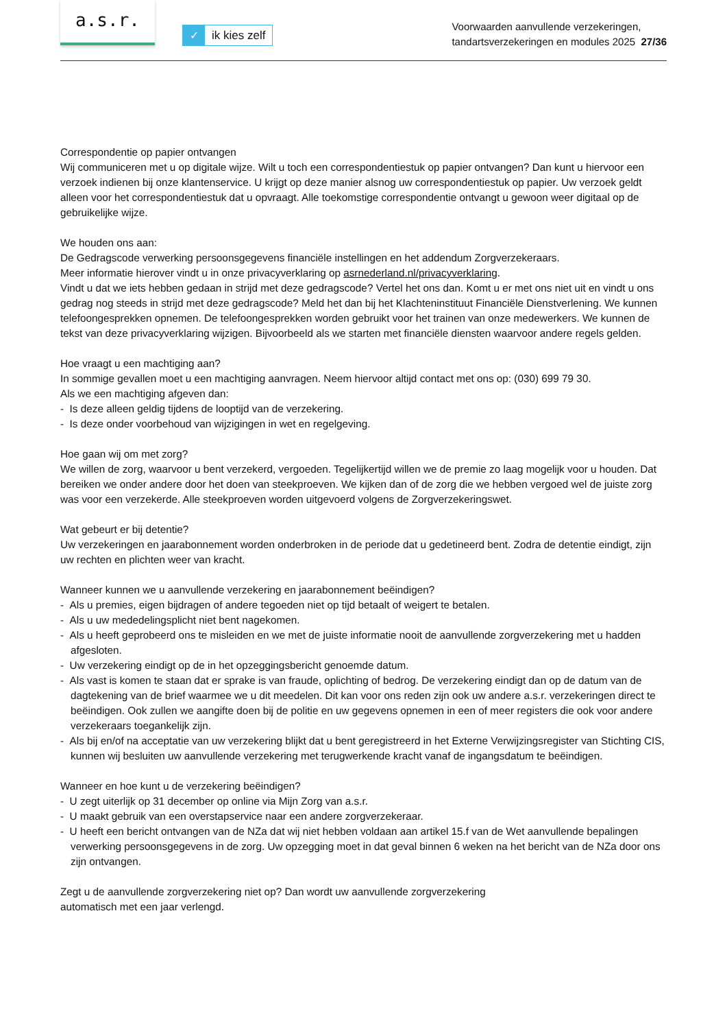a.s.r.
✓ ik kies zelf
Voorwaarden aanvullende verzekeringen,
tandartsverzekeringen en modules 2025 27/36
Correspondentie op papier ontvangen
Wij communiceren met u op digitale wijze. Wilt u toch een correspondentiestuk op papier ontvangen? Dan kunt u hiervoor een verzoek indienen bij onze klantenservice. U krijgt op deze manier alsnog uw correspondentiestuk op papier. Uw verzoek geldt alleen voor het correspondentiestuk dat u opvraagt. Alle toekomstige correspondentie ontvangt u gewoon weer digitaal op de gebruikelijke wijze.
We houden ons aan:
De Gedragscode verwerking persoonsgegevens financiële instellingen en het addendum Zorgverzekeraars.
Meer informatie hierover vindt u in onze privacyverklaring op asrnederland.nl/privacyverklaring.
Vindt u dat we iets hebben gedaan in strijd met deze gedragscode? Vertel het ons dan. Komt u er met ons niet uit en vindt u ons gedrag nog steeds in strijd met deze gedragscode? Meld het dan bij het Klachteninstituut Financiële Dienstverlening. We kunnen telefoongesprekken opnemen. De telefoongesprekken worden gebruikt voor het trainen van onze medewerkers. We kunnen de tekst van deze privacyverklaring wijzigen. Bijvoorbeeld als we starten met financiële diensten waarvoor andere regels gelden.
Hoe vraagt u een machtiging aan?
In sommige gevallen moet u een machtiging aanvragen. Neem hiervoor altijd contact met ons op: (030) 699 79 30.
Als we een machtiging afgeven dan:
- Is deze alleen geldig tijdens de looptijd van de verzekering.
- Is deze onder voorbehoud van wijzigingen in wet en regelgeving.
Hoe gaan wij om met zorg?
We willen de zorg, waarvoor u bent verzekerd, vergoeden. Tegelijkertijd willen we de premie zo laag mogelijk voor u houden. Dat bereiken we onder andere door het doen van steekproeven. We kijken dan of de zorg die we hebben vergoed wel de juiste zorg was voor een verzekerde. Alle steekproeven worden uitgevoerd volgens de Zorgverzekeringswet.
Wat gebeurt er bij detentie?
Uw verzekeringen en jaarabonnement worden onderbroken in de periode dat u gedetineerd bent. Zodra de detentie eindigt, zijn uw rechten en plichten weer van kracht.
Wanneer kunnen we u aanvullende verzekering en jaarabonnement beëindigen?
- Als u premies, eigen bijdragen of andere tegoeden niet op tijd betaalt of weigert te betalen.
- Als u uw mededelingsplicht niet bent nagekomen.
- Als u heeft geprobeerd ons te misleiden en we met de juiste informatie nooit de aanvullende zorgverzekering met u hadden afgesloten.
- Uw verzekering eindigt op de in het opzeggingsbericht genoemde datum.
- Als vast is komen te staan dat er sprake is van fraude, oplichting of bedrog. De verzekering eindigt dan op de datum van de dagtekening van de brief waarmee we u dit meedelen. Dit kan voor ons reden zijn ook uw andere a.s.r. verzekeringen direct te beëindigen. Ook zullen we aangifte doen bij de politie en uw gegevens opnemen in een of meer registers die ook voor andere verzekeraars toegankelijk zijn.
- Als bij en/of na acceptatie van uw verzekering blijkt dat u bent geregistreerd in het Externe Verwijzingsregister van Stichting CIS, kunnen wij besluiten uw aanvullende verzekering met terugwerkende kracht vanaf de ingangsdatum te beëindigen.
Wanneer en hoe kunt u de verzekering beëindigen?
- U zegt uiterlijk op 31 december op online via Mijn Zorg van a.s.r.
- U maakt gebruik van een overstapservice naar een andere zorgverzekeraar.
- U heeft een bericht ontvangen van de NZa dat wij niet hebben voldaan aan artikel 15.f van de Wet aanvullende bepalingen verwerking persoonsgegevens in de zorg. Uw opzegging moet in dat geval binnen 6 weken na het bericht van de NZa door ons zijn ontvangen.
Zegt u de aanvullende zorgverzekering niet op? Dan wordt uw aanvullende zorgverzekering
automatisch met een jaar verlengd.